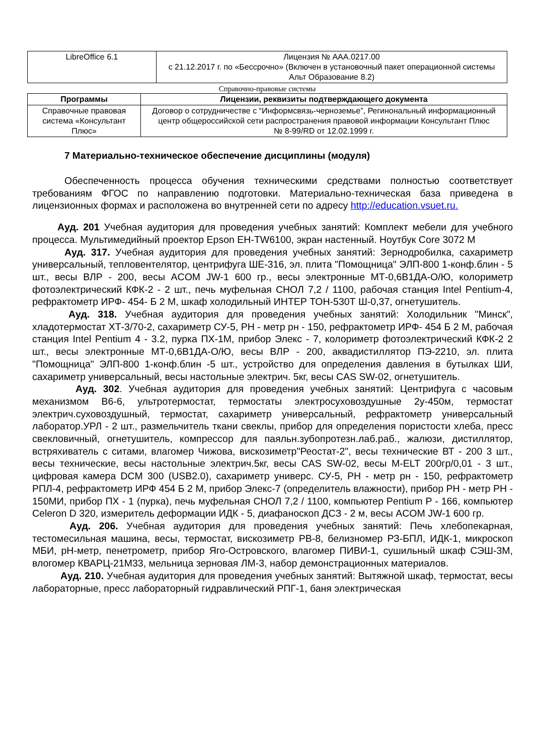| LibreOffice 6.1 | Лицензия № AAA.0217.00 с 21.12.2017 г. по «Бессрочно» (Включен в установочный пакет операционной системы Альт Образование 8.2) |
Справочно-правовые системы
| Программы | Лицензии, реквизиты подтверждающего документа |
| --- | --- |
| Справочные правовая система «Консультант Плюс» | Договор о сотрудничестве с “Информсвязь-черноземье”, Регинональный информационный центр общероссийской сети распространения правовой информации Консультант Плюс № 8-99/RD от 12.02.1999 г. |
7 Материально-техническое обеспечение дисциплины (модуля)
Обеспеченность процесса обучения техническими средствами полностью соответствует требованиям ФГОС по направлению подготовки. Материально-техническая база приведена в лицензионных формах и расположена во внутренней сети по адресу http://education.vsuet.ru.
Ауд. 201 Учебная аудитория для проведения учебных занятий: Комплект мебели для учебного процесса. Мультимедийный проектор Epson EH-TW6100, экран настенный. Ноутбук Core 3072 M
Ауд. 317. Учебная аудитория для проведения учебных занятий: Зернодробилка, сахариметр универсальный, тепловентелятор, центрифуга ШЕ-316, эл. плита "Помощница" ЭЛП-800 1-конф.блин - 5 шт., весы ВЛР - 200, весы ACOM JW-1 600 гр., весы электронные МТ-0,6В1ДА-О/Ю, колориметр фотоэлектрический КФК-2 - 2 шт., печь муфельная СНОЛ 7,2 / 1100, рабочая станция Intel Pentium-4, рефрактометр ИРФ- 454- Б 2 М, шкаф холодильный ИНТЕР ТОН-530Т Ш-0,37, огнетушитель.
Ауд. 318. Учебная аудитория для проведения учебных занятий: Холодильник "Минск", хладотермостат ХТ-3/70-2, сахариметр СУ-5, РН - метр рн - 150, рефрактометр ИРФ- 454 Б 2 М, рабочая станция Intel Pentium 4 - 3.2, пурка ПХ-1М, прибор Элекс - 7, колориметр фотоэлектрический КФК-2 2 шт., весы электронные МТ-0,6В1ДА-О/Ю, весы ВЛР - 200, аквадистиллятор ПЭ-2210, эл. плита "Помощница" ЭЛП-800 1-конф.блин -5 шт., устройство для определения давления в бутылках ШИ, сахариметр универсальный, весы настольные электрич. 5кг, весы CAS SW-02, огнетушитель.
Ауд. 302. Учебная аудитория для проведения учебных занятий: Центрифуга с часовым механизмом В6-6, ультротермостат, термостаты электросуховоздушные 2у-450м, термостат электрич.суховоздушный, термостат, сахариметр универсальный, рефрактометр универсальный лаборатор.УРЛ - 2 шт., размельчитель ткани свеклы, прибор для определения пористости хлеба, пресс свекловичный, огнетушитель, компрессор для паяльн.зубопротезн.лаб.раб., жалюзи, дистиллятор, встряхиватель с ситами, влагомер Чижова, вискозиметр"Реостат-2", весы технические ВТ - 200 3 шт., весы технические, весы настольные электрич.5кг, весы CAS SW-02, весы M-ELT 200гр/0,01 - 3 шт., цифровая камера DCM 300 (USB2.0), сахариметр универс. СУ-5, РН - метр рн - 150, рефрактометр РПЛ-4, рефрактометр ИРФ 454 Б 2 М, прибор Элекс-7 (определитель влажности), прибор РН - метр РН - 150МИ, прибор ПХ - 1 (пурка), печь муфельная СНОЛ 7,2 / 1100, компьютер Pentium P - 166, компьютер Celeron D 320, измеритель деформации ИДК - 5, диафаноскоп ДСЗ - 2 м, весы ACOM JW-1 600 гр.
Ауд. 206. Учебная аудитория для проведения учебных занятий: Печь хлебопекарная, тестомесильная машина, весы, термостат, вискозиметр РВ-8, белизномер РЗ-БПЛ, ИДК-1, микроскоп МБИ, рН-метр, пенетрометр, прибор Яго-Островского, влагомер ПИВИ-1, сушильный шкаф СЭШ-3М, влогомер КВАРЦ-21М33, мельница зерновая ЛМ-3, набор демонстрационных материалов.
Ауд. 210. Учебная аудитория для проведения учебных занятий: Вытяжной шкаф, термостат, весы лабораторные, пресс лабораторный гидравлический РПГ-1, баня электрическая